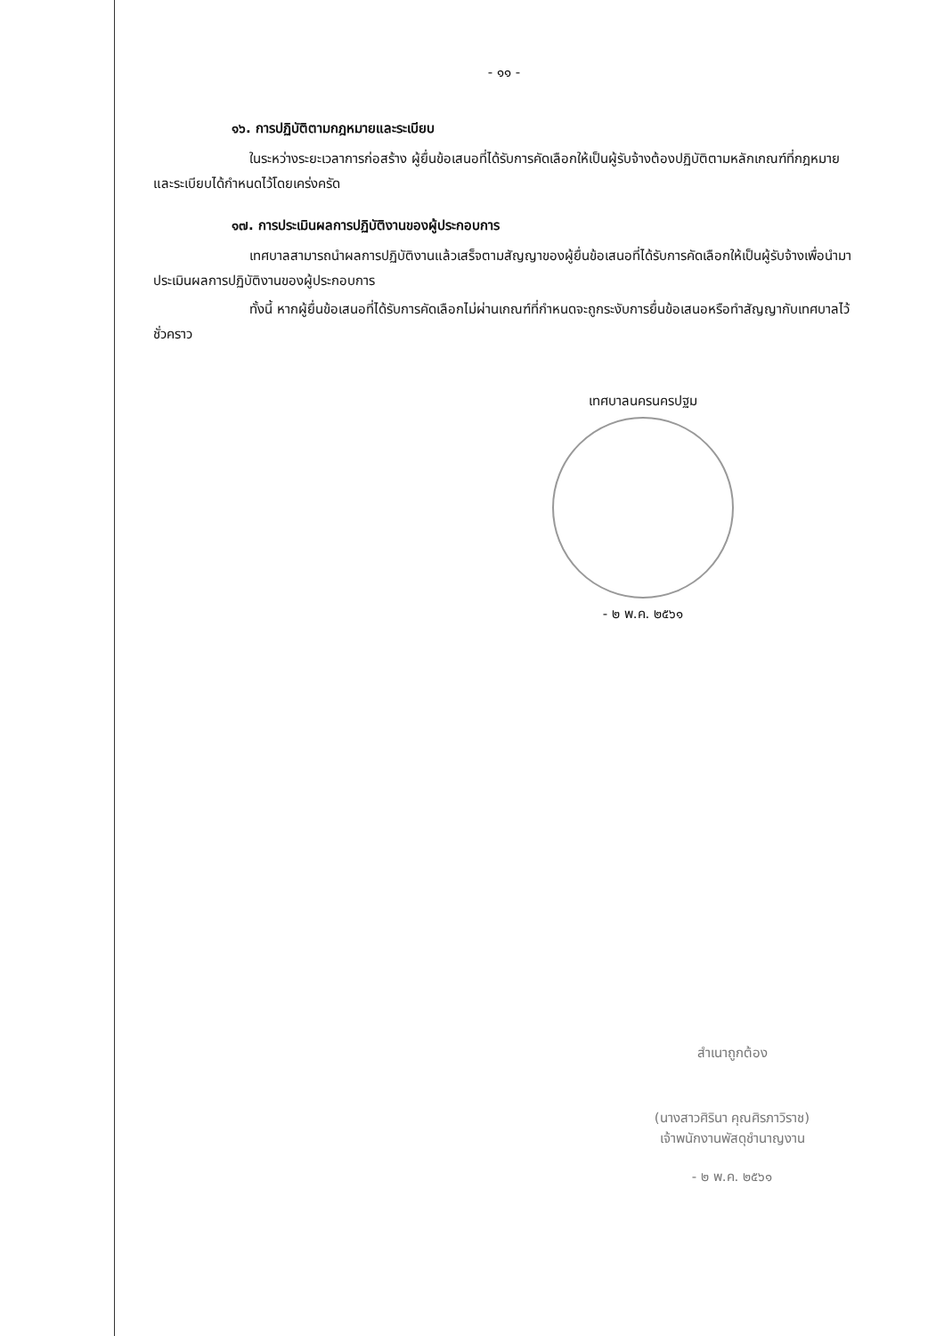- ๑๑ -
๑๖. การปฏิบัติตามกฎหมายและระเบียบ
ในระหว่างระยะเวลาการก่อสร้าง ผู้ยื่นข้อเสนอที่ได้รับการคัดเลือกให้เป็นผู้รับจ้างต้องปฏิบัติตามหลักเกณฑ์ที่กฎหมายและระเบียบได้กำหนดไว้โดยเคร่งครัด
๑๗. การประเมินผลการปฏิบัติงานของผู้ประกอบการ
เทศบาลสามารถนำผลการปฏิบัติงานแล้วเสร็จตามสัญญาของผู้ยื่นข้อเสนอที่ได้รับการคัดเลือกให้เป็นผู้รับจ้างเพื่อนำมาประเมินผลการปฏิบัติงานของผู้ประกอบการ
ทั้งนี้ หากผู้ยื่นข้อเสนอที่ได้รับการคัดเลือกไม่ผ่านเกณฑ์ที่กำหนดจะถูกระงับการยื่นข้อเสนอหรือทำสัญญากับเทศบาลไว้ชั่วคราว
เทศบาลนครนครปฐม
- ๒ พ.ค. ๒๕๖๑
สำเนาถูกต้อง
(นางสาวศิรินา คุณศิรภาวิราช)
เจ้าพนักงานพัสดุชำนาญงาน
- ๒ พ.ค. ๒๕๖๑